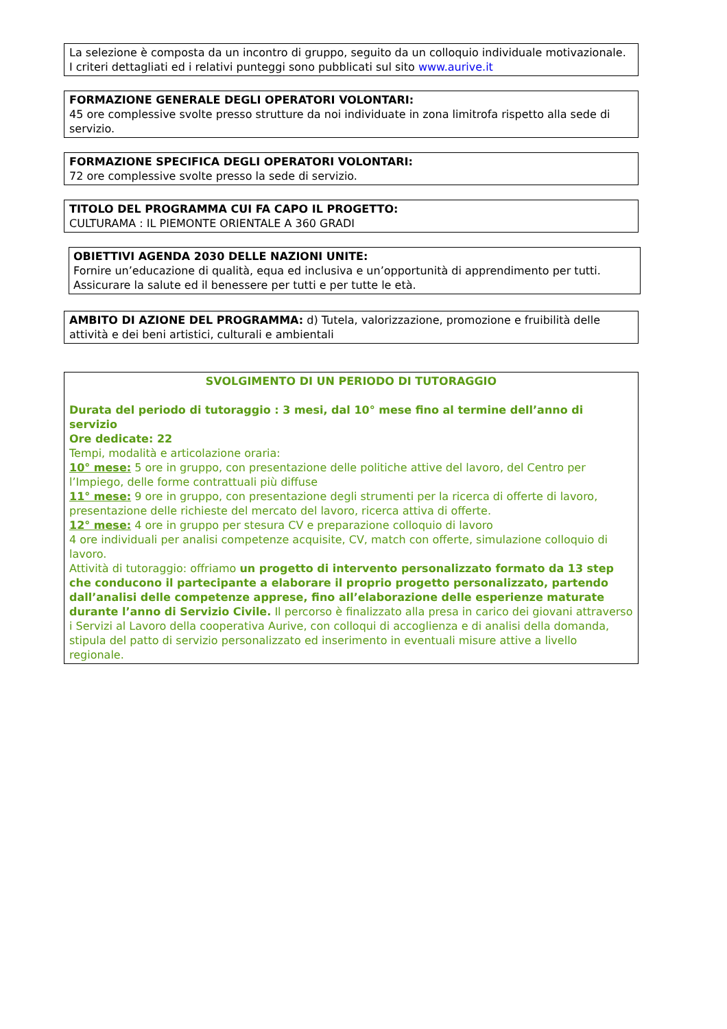La selezione è composta da un incontro di gruppo, seguito da un colloquio individuale motivazionale.
I criteri dettagliati ed i relativi punteggi sono pubblicati sul sito www.aurive.it
FORMAZIONE GENERALE DEGLI OPERATORI VOLONTARI:
45 ore complessive svolte presso strutture da noi individuate in zona limitrofa rispetto alla sede di servizio.
FORMAZIONE SPECIFICA DEGLI OPERATORI VOLONTARI:
72 ore complessive svolte presso la sede di servizio.
TITOLO DEL PROGRAMMA CUI FA CAPO IL PROGETTO:
CULTURAMA : IL PIEMONTE ORIENTALE A 360 GRADI
OBIETTIVI AGENDA 2030 DELLE NAZIONI UNITE:
Fornire un’educazione di qualità, equa ed inclusiva e un’opportunità di apprendimento per tutti.
Assicurare la salute ed il benessere per tutti e per tutte le età.
AMBITO DI AZIONE DEL PROGRAMMA: d) Tutela, valorizzazione, promozione e fruibilità delle attività e dei beni artistici, culturali e ambientali
SVOLGIMENTO DI UN PERIODO DI TUTORAGGIO
Durata del periodo di tutoraggio : 3 mesi, dal 10° mese fino al termine dell’anno di servizio
Ore dedicate: 22
Tempi, modalità e articolazione oraria:
10° mese: 5 ore in gruppo, con presentazione delle politiche attive del lavoro, del Centro per l’Impiego, delle forme contrattuali più diffuse
11° mese: 9 ore in gruppo, con presentazione degli strumenti per la ricerca di offerte di lavoro, presentazione delle richieste del mercato del lavoro, ricerca attiva di offerte.
12° mese: 4 ore in gruppo per stesura CV e preparazione colloquio di lavoro
4 ore individuali per analisi competenze acquisite, CV, match con offerte, simulazione colloquio di lavoro.
Attività di tutoraggio: offriamo un progetto di intervento personalizzato formato da 13 step che conducono il partecipante a elaborare il proprio progetto personalizzato, partendo dall’analisi delle competenze apprese, fino all’elaborazione delle esperienze maturate durante l’anno di Servizio Civile. Il percorso è finalizzato alla presa in carico dei giovani attraverso i Servizi al Lavoro della cooperativa Aurive, con colloqui di accoglienza e di analisi della domanda, stipula del patto di servizio personalizzato ed inserimento in eventuali misure attive a livello regionale.